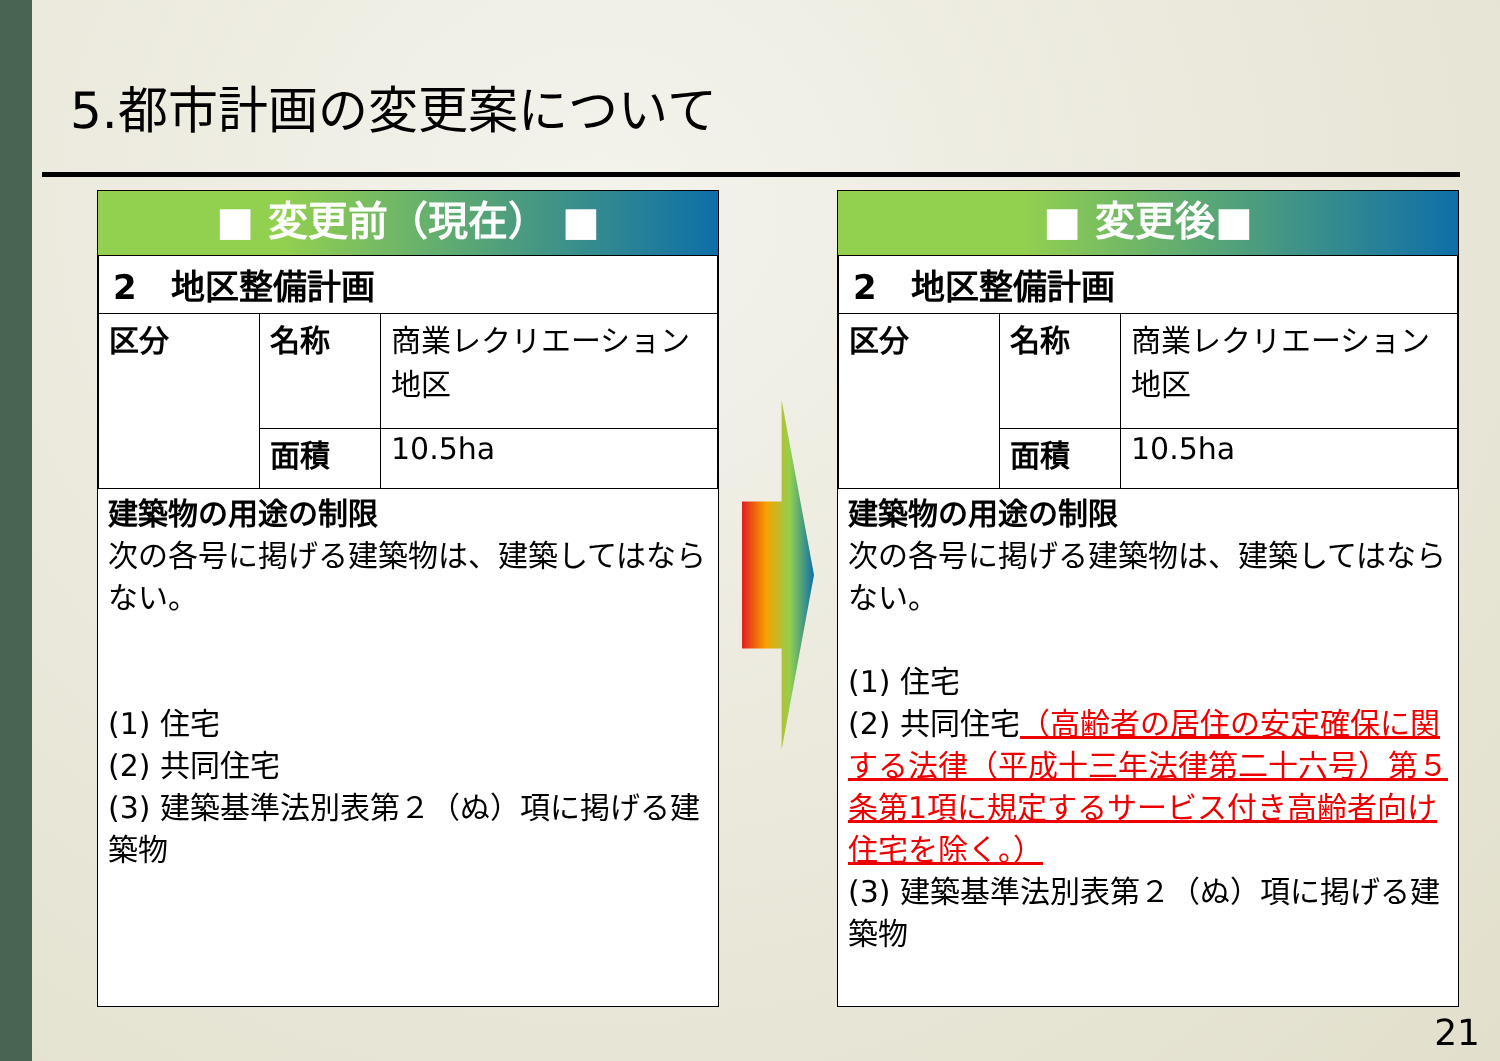5.都市計画の変更案について
■ 変更前（現在） ■
| 2 地区整備計画 | | |
| 区分 | 名称 | 商業レクリエーション地区 |
| | 面積 | 10.5ha |
建築物の用途の制限
次の各号に掲げる建築物は、建築してはならない。
(1) 住宅
(2) 共同住宅
(3) 建築基準法別表第２（ぬ）項に掲げる建築物
■ 変更後■
| 2 地区整備計画 | | |
| 区分 | 名称 | 商業レクリエーション地区 |
| | 面積 | 10.5ha |
建築物の用途の制限
次の各号に掲げる建築物は、建築してはならない。
(1) 住宅
(2) 共同住宅（高齢者の居住の安定確保に関する法律（平成十三年法律第二十六号）第５条第1項に規定するサービス付き高齢者向け住宅を除く。）
(3) 建築基準法別表第２（ぬ）項に掲げる建築物
21